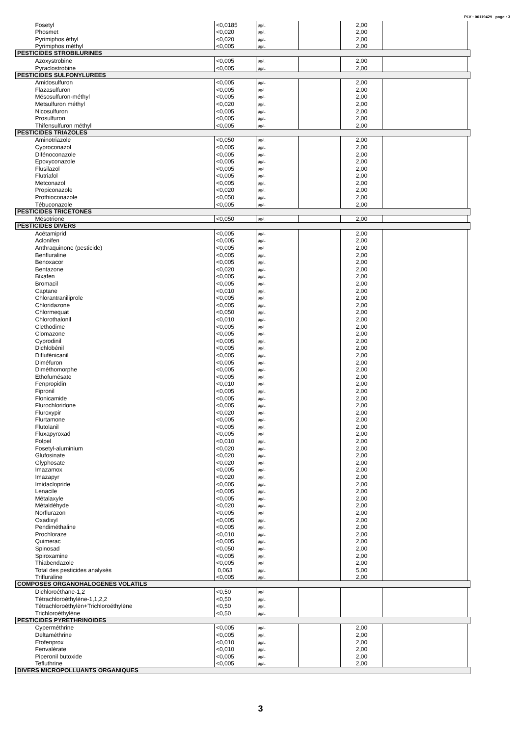PLV : 00119429 page : 3
| Fosetyl | <0,0185 | µg/L | | 2,00 | | | |
| Phosmet | <0,020 | µg/L | | 2,00 | | | |
| Pyrimiphos éthyl | <0,020 | µg/L | | 2,00 | | | |
| Pyrimiphos méthyl | <0,005 | µg/L | | 2,00 | | | |
| PESTICIDES STROBILURINES | | | | | | | |
| Azoxystrobine | <0,005 | µg/L | | 2,00 | | | |
| Pyraclostrobine | <0,005 | µg/L | | 2,00 | | | |
| PESTICIDES SULFONYLUREES | | | | | | | |
| Amidosulfuron | <0,005 | µg/L | | 2,00 | | | |
| Flazasulfuron | <0,005 | µg/L | | 2,00 | | | |
| Mésosulfuron-méthyl | <0,005 | µg/L | | 2,00 | | | |
| Metsulfuron méthyl | <0,020 | µg/L | | 2,00 | | | |
| Nicosulfuron | <0,005 | µg/L | | 2,00 | | | |
| Prosulfuron | <0,005 | µg/L | | 2,00 | | | |
| Thifensulfuron méthyl | <0,005 | µg/L | | 2,00 | | | |
| PESTICIDES TRIAZOLES | | | | | | | |
| Aminotriazole | <0,050 | µg/L | | 2,00 | | | |
| Cyproconazol | <0,005 | µg/L | | 2,00 | | | |
| Difénoconazole | <0,005 | µg/L | | 2,00 | | | |
| Epoxyconazole | <0,005 | µg/L | | 2,00 | | | |
| Flusilazol | <0,005 | µg/L | | 2,00 | | | |
| Flutriafol | <0,005 | µg/L | | 2,00 | | | |
| Metconazol | <0,005 | µg/L | | 2,00 | | | |
| Propiconazole | <0,020 | µg/L | | 2,00 | | | |
| Prothioconazole | <0,050 | µg/L | | 2,00 | | | |
| Tébuconazole | <0,005 | µg/L | | 2,00 | | | |
| PESTICIDES TRICETONES | | | | | | | |
| Mésotrione | <0,050 | µg/L | | 2,00 | | | |
| PESTICIDES DIVERS | | | | | | | |
| Acétamiprid | <0,005 | µg/L | | 2,00 | | | |
| Aclonifen | <0,005 | µg/L | | 2,00 | | | |
| Anthraquinone (pesticide) | <0,005 | µg/L | | 2,00 | | | |
| Benfluraline | <0,005 | µg/L | | 2,00 | | | |
| Benoxacor | <0,005 | µg/L | | 2,00 | | | |
| Bentazone | <0,020 | µg/L | | 2,00 | | | |
| Bixafen | <0,005 | µg/L | | 2,00 | | | |
| Bromacil | <0,005 | µg/L | | 2,00 | | | |
| Captane | <0,010 | µg/L | | 2,00 | | | |
| Chlorantraniliprole | <0,005 | µg/L | | 2,00 | | | |
| Chloridazone | <0,005 | µg/L | | 2,00 | | | |
| Chlormequat | <0,050 | µg/L | | 2,00 | | | |
| Chlorothalonil | <0,010 | µg/L | | 2,00 | | | |
| Clethodime | <0,005 | µg/L | | 2,00 | | | |
| Clomazone | <0,005 | µg/L | | 2,00 | | | |
| Cyprodinil | <0,005 | µg/L | | 2,00 | | | |
| Dichlobénil | <0,005 | µg/L | | 2,00 | | | |
| Diflufénicanil | <0,005 | µg/L | | 2,00 | | | |
| Diméfuron | <0,005 | µg/L | | 2,00 | | | |
| Diméthomorphe | <0,005 | µg/L | | 2,00 | | | |
| Ethofumésate | <0,005 | µg/L | | 2,00 | | | |
| Fenpropidin | <0,010 | µg/L | | 2,00 | | | |
| Fipronil | <0,005 | µg/L | | 2,00 | | | |
| Flonicamide | <0,005 | µg/L | | 2,00 | | | |
| Flurochloridone | <0,005 | µg/L | | 2,00 | | | |
| Fluroxypir | <0,020 | µg/L | | 2,00 | | | |
| Flurtamone | <0,005 | µg/L | | 2,00 | | | |
| Flutolanil | <0,005 | µg/L | | 2,00 | | | |
| Fluxapyroxad | <0,005 | µg/L | | 2,00 | | | |
| Folpel | <0,010 | µg/L | | 2,00 | | | |
| Fosetyl-aluminium | <0,020 | µg/L | | 2,00 | | | |
| Glufosinate | <0,020 | µg/L | | 2,00 | | | |
| Glyphosate | <0,020 | µg/L | | 2,00 | | | |
| Imazamox | <0,005 | µg/L | | 2,00 | | | |
| Imazapyr | <0,020 | µg/L | | 2,00 | | | |
| Imidaclopride | <0,005 | µg/L | | 2,00 | | | |
| Lenacile | <0,005 | µg/L | | 2,00 | | | |
| Métalaxyle | <0,005 | µg/L | | 2,00 | | | |
| Métaldéhyde | <0,020 | µg/L | | 2,00 | | | |
| Norflurazon | <0,005 | µg/L | | 2,00 | | | |
| Oxadixyl | <0,005 | µg/L | | 2,00 | | | |
| Pendiméthaline | <0,005 | µg/L | | 2,00 | | | |
| Prochloraze | <0,010 | µg/L | | 2,00 | | | |
| Quimerac | <0,005 | µg/L | | 2,00 | | | |
| Spinosad | <0,050 | µg/L | | 2,00 | | | |
| Spiroxamine | <0,005 | µg/L | | 2,00 | | | |
| Thiabendazole | <0,005 | µg/L | | 2,00 | | | |
| Total des pesticides analysés | 0,063 | µg/L | | 5,00 | | | |
| Trifluraline | <0,005 | µg/L | | 2,00 | | | |
| COMPOSES ORGANOHALOGENES VOLATILS | | | | | | | |
| Dichloroéthane-1,2 | <0,50 | µg/L | | | | | |
| Tétrachloroéthylène-1,1,2,2 | <0,50 | µg/L | | | | | |
| Tétrachloroéthylèn+Trichloroéthylène | <0,50 | µg/L | | | | | |
| Trichloroéthylène | <0,50 | µg/L | | | | | |
| PESTICIDES PYRETHRINOIDES | | | | | | | |
| Cyperméthrine | <0,005 | µg/L | | 2,00 | | | |
| Deltaméthrine | <0,005 | µg/L | | 2,00 | | | |
| Etofenprox | <0,010 | µg/L | | 2,00 | | | |
| Fenvalérate | <0,010 | µg/L | | 2,00 | | | |
| Piperonil butoxide | <0,005 | µg/L | | 2,00 | | | |
| Tefluthrine | <0,005 | µg/L | | 2,00 | | | |
| DIVERS MICROPOLLUANTS ORGANIQUES | | | | | | | |
3